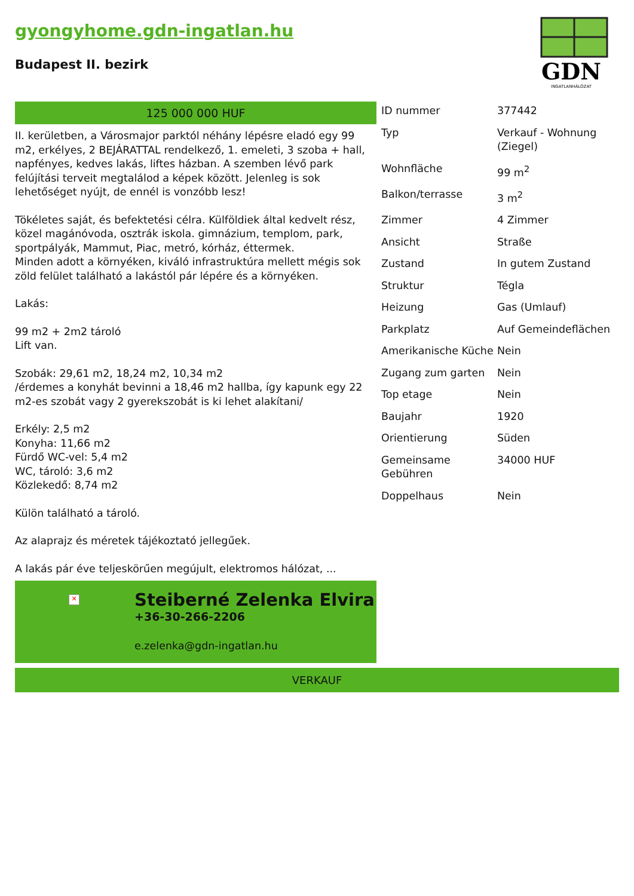gyongyhome.gdn-ingatlan.hu
Budapest II. bezirk
GDN
INGATLANHÁLÓZAT
125 000 000 HUF
II. kerületben, a Városmajor parktól néhány lépésre eladó egy 99 m2, erkélyes, 2 BEJÁRATTAL rendelkező, 1. emeleti, 3 szoba + hall, napfényes, kedves lakás, liftes házban. A szemben lévő park felújítási terveit megtalálod a képek között. Jelenleg is sok lehetőséget nyújt, de ennél is vonzóbb lesz!
Tökéletes saját, és befektetési célra. Külföldiek által kedvelt rész, közel magánóvoda, osztrák iskola. gimnázium, templom, park, sportpályák, Mammut, Piac, metró, kórház, éttermek.
Minden adott a környéken, kiváló infrastruktúra mellett mégis sok zöld felület található a lakástól pár lépére és a környéken.
Lakás:
99 m2 + 2m2 tároló
Lift van.
Szobák: 29,61 m2, 18,24 m2, 10,34 m2
/érdemes a konyhát bevinni a 18,46 m2 hallba, így kapunk egy 22 m2-es szobát vagy 2 gyerekszobát is ki lehet alakítani/
Erkély: 2,5 m2
Konyha: 11,66 m2
Fürdő WC-vel: 5,4 m2
WC, tároló: 3,6 m2
Közlekedő: 8,74 m2
Külön található a tároló.
Az alaprajz és méretek tájékoztató jellegűek.
A lakás pár éve teljeskörűen megújult, elektromos hálózat, ...
✕
Steiberné Zelenka Elvira
+36-30-266-2206
e.zelenka@gdn-ingatlan.hu
| ID nummer | 377442 |
| Typ | Verkauf - Wohnung (Ziegel) |
| Wohnfläche | 99 m<sup>2</sup> |
| Balkon/terrasse | 3 m<sup>2</sup> |
| Zimmer | 4 Zimmer |
| Ansicht | Straße |
| Zustand | In gutem Zustand |
| Struktur | Tégla |
| Heizung | Gas (Umlauf) |
| Parkplatz | Auf Gemeindeflächen |
| Amerikanische Küche | Nein |
| Zugang zum garten | Nein |
| Top etage | Nein |
| Baujahr | 1920 |
| Orientierung | Süden |
| Gemeinsame Gebühren | 34000 HUF |
| Doppelhaus | Nein |
VERKAUF